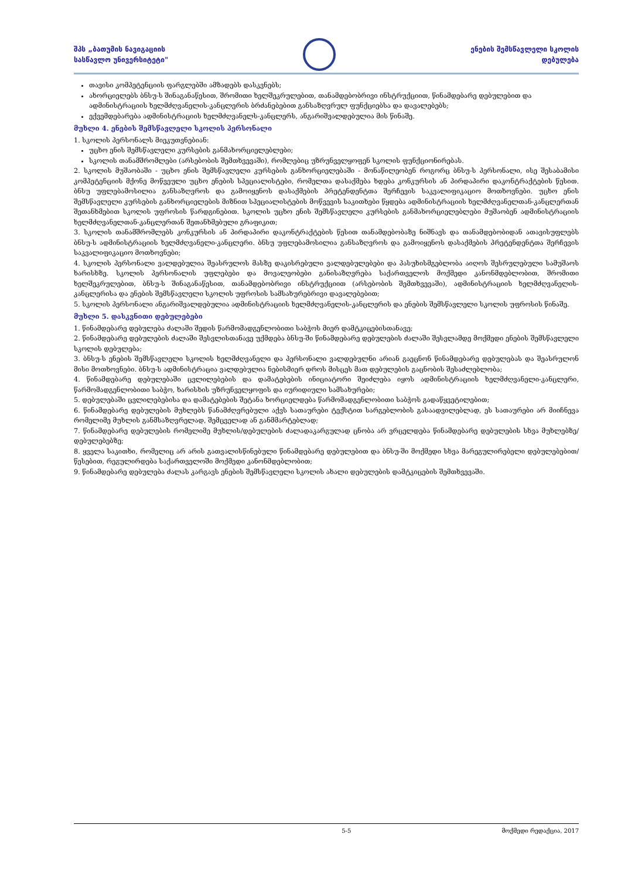შპს „ბათუმის ნავიგაციის
სასწავლო უნივერსიტეტი"
ენების შემსწავლელი სკოლის
დებულება
თავისი კომპეტენციის ფარგლებში ამზადებს დასკვნებს;
ახორციელებს ბნსუ-ს შინაგანაწესით, შრომითი ხელშეკრულებით, თანამდებობრივი ინსტრუქციით, წინამდებარე დებულებით და ადმინისტრაციის ხელმძღვანელის-კანცლერის ბრძანებებით განსაზღვრულ ფუნქციებსა და დავალებებს;
ექვემდებარება ადმინისტრაციის ხელმძღვანელს-კანცლერს, ანგარიშვალდებულია მის წინაშე.
მუხლი 4. ენების შემსწავლელი სკოლის პერსონალი
1. სკოლის პერსონალს მიეკუთვნებიან:
უცხო ენის შემსწავლელი კურსების განმახორციელებლები;
სკოლის თანამშრომლები (არსებობის შემთხვევაში), რომლებიც უზრუნველყოფენ სკოლის ფუნქციონირებას.
2. სკოლის მუშაობაში - უცხო ენის შემსწავლელი კურსების განხორციელებაში - მონაწილეობენ როგორც ბნსუ-ს პერსონალი, ისე შესაბამისი კომპეტენციის მქონე მოწვეული უცხო ენების სპეციალისტები, რომელთა დასაქმება ხდება კონკურსის ან პირდაპირი დაკონტრაქტების წესით. ბნსუ უფლებამოსილია განსაზღვროს და გამოიყენოს დასაქმების პრეტენდენტთა შერჩევის საკვალიფიკაციო მოთხოვნები. უცხო ენის შემსწავლელი კურსების განხორციელების მიზნით სპეციალისტების მოწვევის საკითხები წყდება ადმინისტრაციის ხელმძღვანელთან-კანცლერთან შეთანხმებით სკოლის უფროსის წარდგინებით. სკოლის უცხო ენის შემსწავლელი კურსების განმახორციელებლები მუშაობენ ადმინისტრაციის ხელმძღვანელთან-კანცლერთან შეთანხმებული გრაფიკით;
3. სკოლის თანამშრომლებს კონკურსის ან პირდაპირი დაკონტრაქტების წესით თანამდებობაზე ნიშნავს და თანამდებობიდან ათავისუფლებს ბნსუ-ს ადმინისტრაციის ხელმძღვანელი-კანცლერი. ბნსუ უფლებამოსილია განსაზღვროს და გამოიყენოს დასაქმების პრეტენდენტთა შერჩევის საკვალიფიკაციო მოთხოვნები;
4. სკოლის პერსონალი ვალდებულია შეასრულოს მასზე დაკისრებული ვალდებულებები და პასუხისმგებლობა აიღოს შესრულებული სამუშაოს ხარისხზე. სკოლის პერსონალის უფლებები და მოვალეობები განისაზღვრება საქართველოს მოქმედი კანონმდებლობით, შრომითი ხელშეკრულებით, ბნსუ-ს შინაგანაწესით, თანამდებობრივი ინსტრუქციით (არსებობის შემთხვევაში), ადმინისტრაციის ხელმძღვანელის-კანცლერისა და ენების შემსწავლელი სკოლის უფროსის სამსახურებრივი დავალებებით;
5. სკოლის პერსონალი ანგარიშვალდებულია ადმინისტრაციის ხელმძღვანელის-კანცლერის და ენების შემსწავლელი სკოლის უფროსის წინაშე.
მუხლი 5. დასკვნითი დებულებები
1. წინამდებარე დებულება ძალაში შედის წარმომადგენლობითი საბჭოს მიერ დამტკიცებისთანავე;
2. წინამდებარე დებულების ძალაში შესვლისთანავე უქმდება ბნსუ-ში წინამდებარე დებულების ძალაში შესვლამდე მოქმედი ენების შემსწავლელი სკოლის დებულება;
3. ბნსუ-ს ენების შემსწავლელი სკოლის ხელმძღვანელი და პერსონალი ვალდებულნი არიან გაეცნონ წინამდებარე დებულებას და შეასრულონ მისი მოთხოვნები. ბნსუ-ს ადმინისტრაცია ვალდებულია ნებისმიერ დროს მისცეს მათ დებულების გაცნობის შესაძლებლობა;
4. წინამდებარე დებულებაში ცვლილებების და დამატებების ინიციატორი შეიძლება იყოს ადმინისტრაციის ხელმძღვანელი-კანცლერი, წარმომადგენლობითი საბჭო, ხარისხის უზრუნველყოფის და იურიდიული სამსახურები;
5. დებულებაში ცვლილებებისა და დამატებების შეტანა ხორციელდება წარმომადგენლობითი საბჭოს გადაწყვეტილებით;
6. წინამდებარე დებულების მუხლებს წანამძღვრებული აქვს სათაურები ტექსტით სარგებლობის გასაადვილებლად, ეს სათაურები არ მიიჩნევა რომელიმე მუხლის განმსაზღვრელად, შემცველად ან განმმარტებლად;
7. წინამდებარე დებულების რომელიმე მუხლის/დებულების ძალადაკარგულად ცნობა არ ვრცელდება წინამდებარე დებულების სხვა მუხლებზე/დებულებებზე;
8. ყველა საკითხი, რომელიც არ არის გათვალისწინებული წინამდებარე დებულებით და ბნსუ-ში მოქმედი სხვა მარეგულირებელი დებულებებით/წესებით, რეგულირდება საქართველოში მოქმედი კანონმდებლობით;
9. წინამდებარე დებულება ძალას კარგავს ენების შემსწავლელი სკოლის ახალი დებულების დამტკიცების შემთხვევაში.
5-5 მოქმედი რედაქცია, 2017